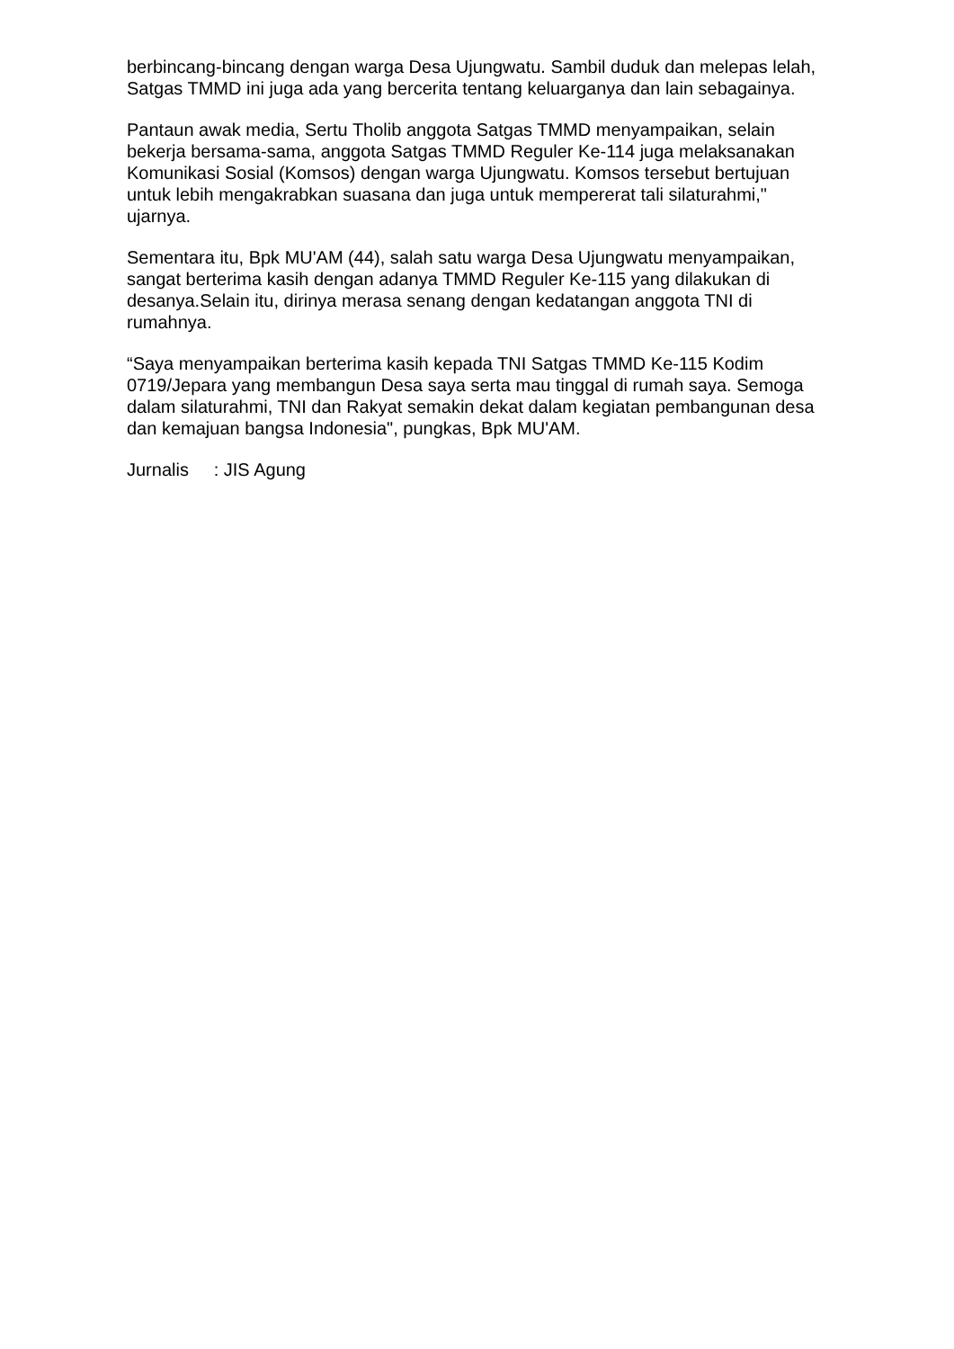berbincang-bincang dengan warga Desa Ujungwatu. Sambil duduk dan melepas lelah, Satgas TMMD ini juga ada yang bercerita tentang keluarganya dan lain sebagainya.
Pantaun awak media, Sertu Tholib anggota Satgas TMMD menyampaikan, selain bekerja bersama-sama, anggota Satgas TMMD Reguler Ke-114 juga melaksanakan Komunikasi Sosial (Komsos) dengan warga Ujungwatu. Komsos tersebut bertujuan untuk lebih mengakrabkan suasana dan juga untuk mempererat tali silaturahmi," ujarnya.
Sementara itu, Bpk MU'AM (44), salah satu warga Desa Ujungwatu menyampaikan, sangat berterima kasih dengan adanya TMMD Reguler Ke-115 yang dilakukan di desanya.Selain itu, dirinya merasa senang dengan kedatangan anggota TNI di rumahnya.
“Saya menyampaikan berterima kasih kepada TNI Satgas TMMD Ke-115 Kodim 0719/Jepara yang membangun Desa saya serta mau tinggal di rumah saya. Semoga dalam silaturahmi, TNI dan Rakyat semakin dekat dalam kegiatan pembangunan desa dan kemajuan bangsa Indonesia", pungkas, Bpk MU'AM.
Jurnalis : JIS Agung